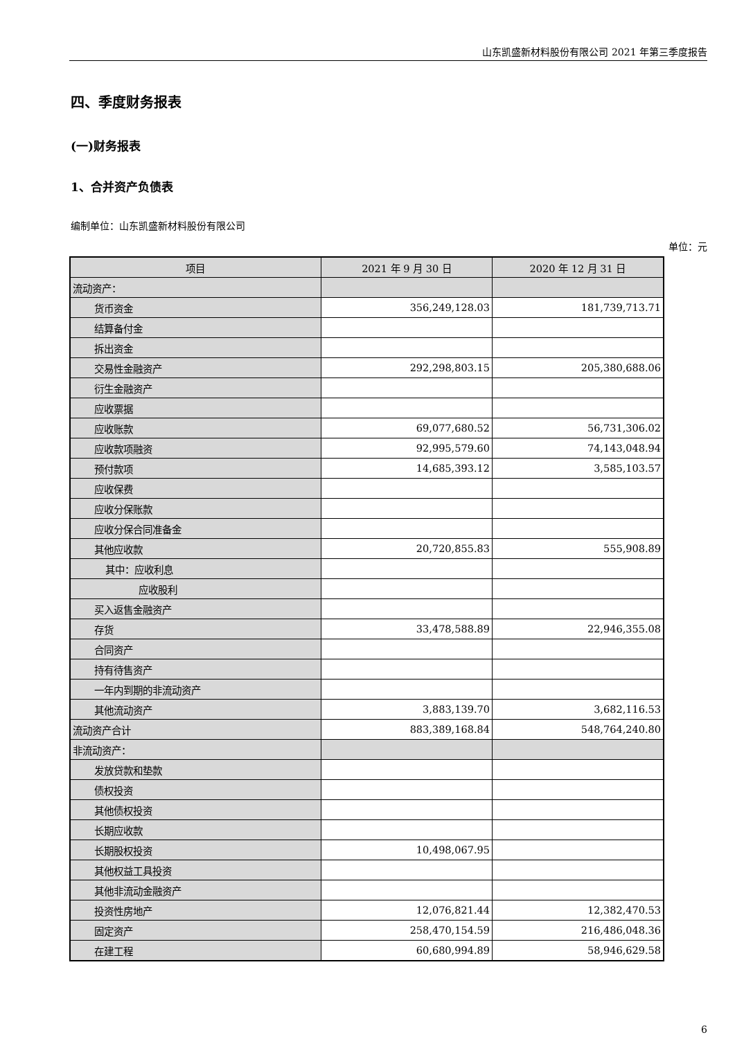山东凯盛新材料股份有限公司 2021 年第三季度报告
四、季度财务报表
(一)财务报表
1、合并资产负债表
编制单位：山东凯盛新材料股份有限公司
单位：元
| 项目 | 2021 年 9 月 30 日 | 2020 年 12 月 31 日 |
| --- | --- | --- |
| 流动资产： | | |
| 货币资金 | 356,249,128.03 | 181,739,713.71 |
| 结算备付金 | | |
| 拆出资金 | | |
| 交易性金融资产 | 292,298,803.15 | 205,380,688.06 |
| 衍生金融资产 | | |
| 应收票据 | | |
| 应收账款 | 69,077,680.52 | 56,731,306.02 |
| 应收款项融资 | 92,995,579.60 | 74,143,048.94 |
| 预付款项 | 14,685,393.12 | 3,585,103.57 |
| 应收保费 | | |
| 应收分保账款 | | |
| 应收分保合同准备金 | | |
| 其他应收款 | 20,720,855.83 | 555,908.89 |
| 其中：应收利息 | | |
| 应收股利 | | |
| 买入返售金融资产 | | |
| 存货 | 33,478,588.89 | 22,946,355.08 |
| 合同资产 | | |
| 持有待售资产 | | |
| 一年内到期的非流动资产 | | |
| 其他流动资产 | 3,883,139.70 | 3,682,116.53 |
| 流动资产合计 | 883,389,168.84 | 548,764,240.80 |
| 非流动资产： | | |
| 发放贷款和垫款 | | |
| 债权投资 | | |
| 其他债权投资 | | |
| 长期应收款 | | |
| 长期股权投资 | 10,498,067.95 | |
| 其他权益工具投资 | | |
| 其他非流动金融资产 | | |
| 投资性房地产 | 12,076,821.44 | 12,382,470.53 |
| 固定资产 | 258,470,154.59 | 216,486,048.36 |
| 在建工程 | 60,680,994.89 | 58,946,629.58 |
6